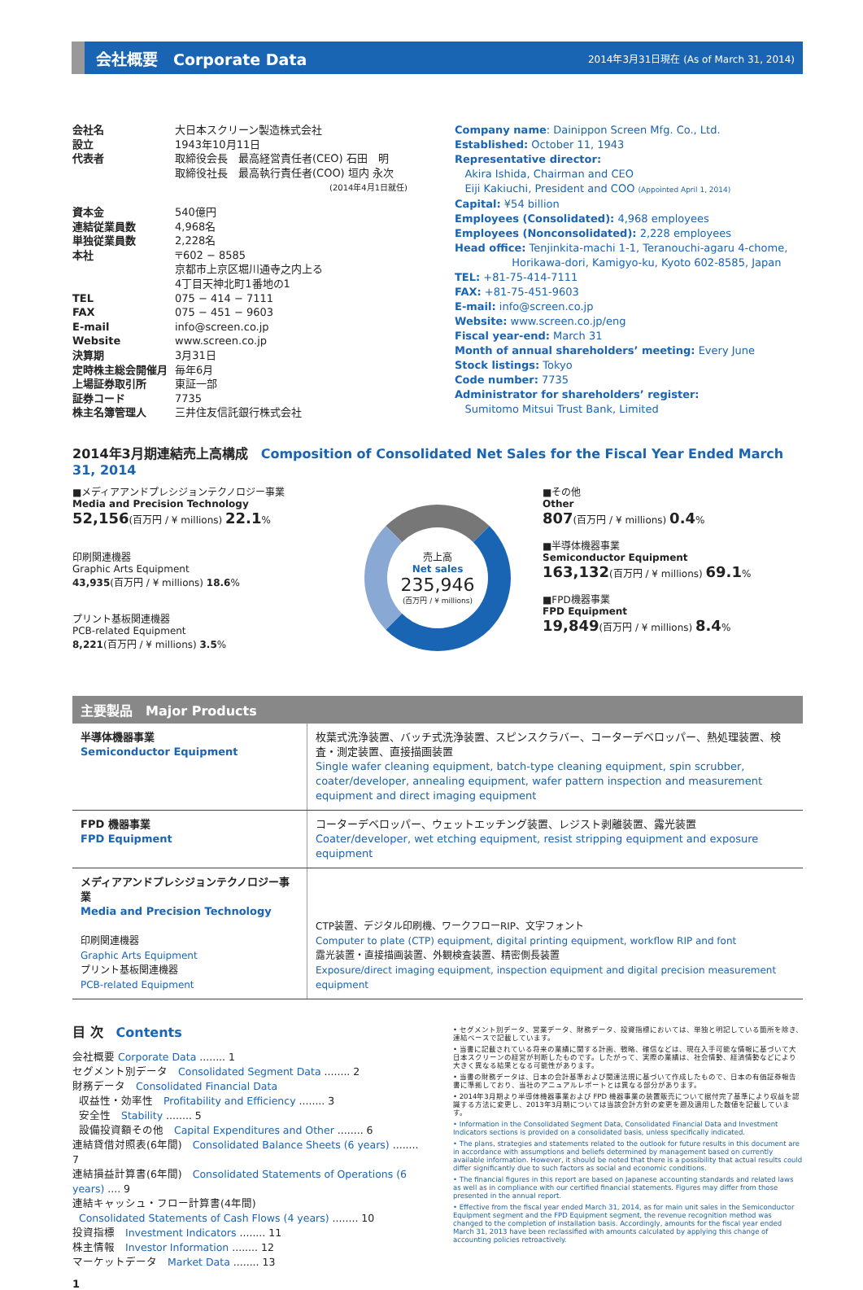会社概要　Corporate Data
2014年3月31日現在 (As of March 31, 2014)
| 会社名 | 大日本スクリーン製造株式会社 |
| 設立 | 1943年10月11日 |
| 代表者 | 取締役会長 最高経営責任者(CEO) 石田 明 取締役社長 最高執行責任者(COO) 垣内 永次 (2014年4月1日就任) |
| 資本金 | 540億円 |
| 連結従業員数 | 4,968名 |
| 単独従業員数 | 2,228名 |
| 本社 | 〒602 − 8585 京都市上京区堀川通寺之内上る 4丁目天神北町1番地の1 |
| TEL | 075 − 414 − 7111 |
| FAX | 075 − 451 − 9603 |
| E-mail | info@screen.co.jp |
| Website | www.screen.co.jp |
| 決算期 | 3月31日 |
| 定時株主総会開催月 | 毎年6月 |
| 上場証券取引所 | 東証一部 |
| 証券コード | 7735 |
| 株主名簿管理人 | 三井住友信託銀行株式会社 |
Company name: Dainippon Screen Mfg. Co., Ltd.
Established: October 11, 1943
Representative director:
Akira Ishida, Chairman and CEO
Eiji Kakiuchi, President and COO (Appointed April 1, 2014)
Capital: ¥54 billion
Employees (Consolidated): 4,968 employees
Employees (Nonconsolidated): 2,228 employees
Head office: Tenjinkita-machi 1-1, Teranouchi-agaru 4-chome,
Horikawa-dori, Kamigyo-ku, Kyoto 602-8585, Japan
TEL: +81-75-414-7111
FAX: +81-75-451-9603
E-mail: info@screen.co.jp
Website: www.screen.co.jp/eng
Fiscal year-end: March 31
Month of annual shareholders’ meeting: Every June
Stock listings: Tokyo
Code number: 7735
Administrator for shareholders’ register:
Sumitomo Mitsui Trust Bank, Limited
2014年3月期連結売上高構成　Composition of Consolidated Net Sales for the Fiscal Year Ended March 31, 2014
■メディアアンドプレシジョンテクノロジー事業
Media and Precision Technology
52,156(百万円 / ¥ millions) 22.1%
印刷関連機器
Graphic Arts Equipment
43,935(百万円 / ¥ millions) 18.6%
プリント基板関連機器
PCB-related Equipment
8,221(百万円 / ¥ millions) 3.5%
売上高
Net sales
235,946
(百万円 / ¥ millions)
■その他
Other
807(百万円 / ¥ millions) 0.4%
■半導体機器事業
Semiconductor Equipment
163,132(百万円 / ¥ millions) 69.1%
■FPD機器事業
FPD Equipment
19,849(百万円 / ¥ millions) 8.4%
主要製品　Major Products
| 半導体機器事業 Semiconductor Equipment | 枚葉式洗浄装置、バッチ式洗浄装置、スピンスクラバー、コーターデベロッパー、熱処理装置、検査・測定装置、直接描画装置 Single wafer cleaning equipment, batch-type cleaning equipment, spin scrubber, coater/developer, annealing equipment, wafer pattern inspection and measurement equipment and direct imaging equipment |
| FPD 機器事業 FPD Equipment | コーターデベロッパー、ウェットエッチング装置、レジスト剥離装置、露光装置 Coater/developer, wet etching equipment, resist stripping equipment and exposure equipment |
| メディアアンドプレシジョンテクノロジー事業 Media and Precision Technology 印刷関連機器 Graphic Arts Equipment プリント基板関連機器 PCB-related Equipment | CTP装置、デジタル印刷機、ワークフローRIP、文字フォント Computer to plate (CTP) equipment, digital printing equipment, workflow RIP and font 露光装置・直接描画装置、外観検査装置、精密側長装置 Exposure/direct imaging equipment, inspection equipment and digital precision measurement equipment |
目 次　Contents
会社概要 Corporate Data ........ 1
セグメント別データ　Consolidated Segment Data ........ 2
財務データ　Consolidated Financial Data
収益性・効率性　Profitability and Efficiency ........ 3
安全性　Stability ........ 5
設備投資額その他　Capital Expenditures and Other ........ 6
連結貸借対照表(6年間)　Consolidated Balance Sheets (6 years) ........ 7
連結損益計算書(6年間)　Consolidated Statements of Operations (6 years) .... 9
連結キャッシュ・フロー計算書(4年間)
Consolidated Statements of Cash Flows (4 years) ........ 10
投資指標　Investment Indicators ........ 11
株主情報　Investor Information ........ 12
マーケットデータ　Market Data ........ 13
• セグメント別データ、営業データ、財務データ、投資指標においては、単独と明記している箇所を除き、連結ベースで記載しています。
• 当書に記載されている将来の業績に関する計画、戦略、確信などは、現在入手可能な情報に基づいて大日本スクリーンの経営が判断したものです。したがって、実際の業績は、社会情勢、経済情勢などにより大きく異なる結果となる可能性があります。
• 当書の財務データは、日本の会計基準および関連法規に基づいて作成したもので、日本の有価証券報告書に準拠しており、当社のアニュアルレポートとは異なる部分があります。
• 2014年3月期より半導体機器事業および FPD 機器事業の装置販売について据付完了基準により収益を認識する方法に変更し、2013年3月期については当該会計方針の変更を遡及適用した数値を記載しています。
• Information in the Consolidated Segment Data, Consolidated Financial Data and Investment Indicators sections is provided on a consolidated basis, unless specifically indicated.
• The plans, strategies and statements related to the outlook for future results in this document are in accordance with assumptions and beliefs determined by management based on currently available information. However, it should be noted that there is a possibility that actual results could differ significantly due to such factors as social and economic conditions.
• The financial figures in this report are based on Japanese accounting standards and related laws as well as in compliance with our certified financial statements. Figures may differ from those presented in the annual report.
• Effective from the fiscal year ended March 31, 2014, as for main unit sales in the Semiconductor Equipment segment and the FPD Equipment segment, the revenue recognition method was changed to the completion of installation basis. Accordingly, amounts for the fiscal year ended March 31, 2013 have been reclassified with amounts calculated by applying this change of accounting policies retroactively.
1